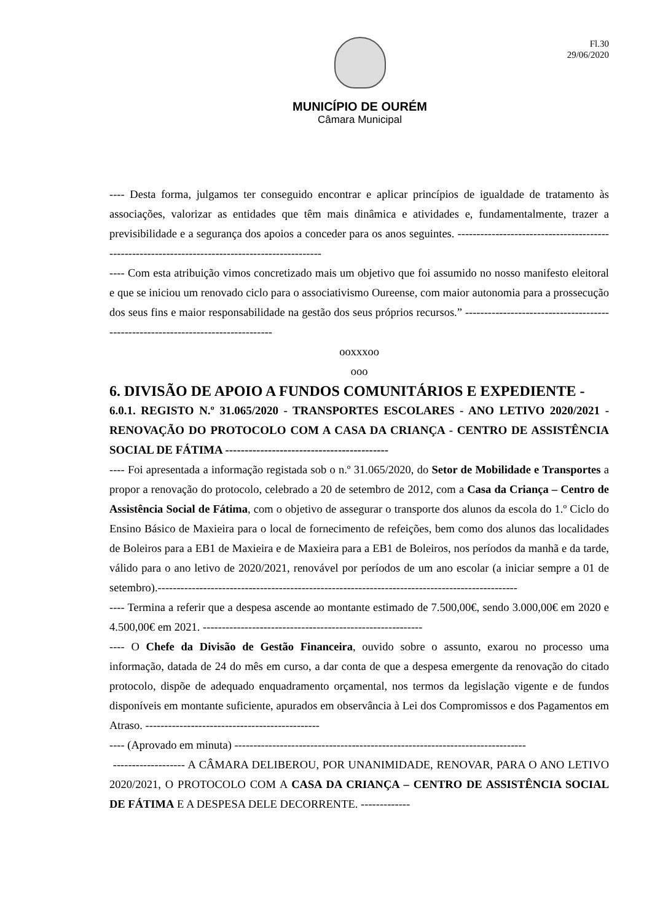Fl.30
29/06/2020
MUNICÍPIO DE OURÉM
Câmara Municipal
---- Desta forma, julgamos ter conseguido encontrar e aplicar princípios de igualdade de tratamento às associações, valorizar as entidades que têm mais dinâmica e atividades e, fundamentalmente, trazer a previsibilidade e a segurança dos apoios a conceder para os anos seguintes. ------------------------------------------------------------------------------------------------
---- Com esta atribuição vimos concretizado mais um objetivo que foi assumido no nosso manifesto eleitoral e que se iniciou um renovado ciclo para o associativismo Oureense, com maior autonomia para a prossecução dos seus fins e maior responsabilidade na gestão dos seus próprios recursos.” ---------------------------------------------------------------------------------
ooxxxoo
ooo
6. DIVISÃO DE APOIO A FUNDOS COMUNITÁRIOS E EXPEDIENTE -
6.0.1. REGISTO N.º 31.065/2020 - TRANSPORTES ESCOLARES - ANO LETIVO 2020/2021 - RENOVAÇÃO DO PROTOCOLO COM A CASA DA CRIANÇA - CENTRO DE ASSISTÊNCIA SOCIAL DE FÁTIMA ------------------------------------------
---- Foi apresentada a informação registada sob o n.º 31.065/2020, do Setor de Mobilidade e Transportes a propor a renovação do protocolo, celebrado a 20 de setembro de 2012, com a Casa da Criança – Centro de Assistência Social de Fátima, com o objetivo de assegurar o transporte dos alunos da escola do 1.º Ciclo do Ensino Básico de Maxieira para o local de fornecimento de refeições, bem como dos alunos das localidades de Boleiros para a EB1 de Maxieira e de Maxieira para a EB1 de Boleiros, nos períodos da manhã e da tarde, válido para o ano letivo de 2020/2021, renovável por períodos de um ano escolar (a iniciar sempre a 01 de setembro).-----------------------------------------------------------------------------------------------
---- Termina a referir que a despesa ascende ao montante estimado de 7.500,00€, sendo 3.000,00€ em 2020 e 4.500,00€ em 2021. ----------------------------------------------------------
---- O Chefe da Divisão de Gestão Financeira, ouvido sobre o assunto, exarou no processo uma informação, datada de 24 do mês em curso, a dar conta de que a despesa emergente da renovação do citado protocolo, dispõe de adequado enquadramento orçamental, nos termos da legislação vigente e de fundos disponíveis em montante suficiente, apurados em observância à Lei dos Compromissos e dos Pagamentos em Atraso. ----------------------------------------------
---- (Aprovado em minuta) -----------------------------------------------------------------------------
------------------- A CÂMARA DELIBEROU, POR UNANIMIDADE, RENOVAR, PARA O ANO LETIVO 2020/2021, O PROTOCOLO COM A CASA DA CRIANÇA – CENTRO DE ASSISTÊNCIA SOCIAL DE FÁTIMA E A DESPESA DELE DECORRENTE. -------------